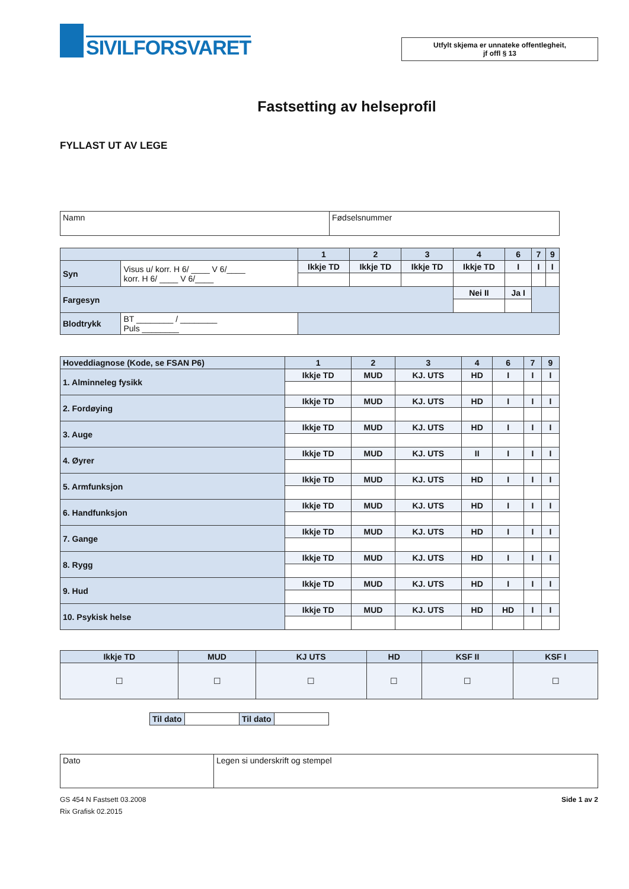SIVILFORSVARET
Utfylt skjema er unnateke offentlegheit,
jf offl § 13
Fastsetting av helseprofil
FYLLAST UT AV LEGE
| Namn | Fødselsnummer |
| | | 1 | 2 | 3 | 4 | 6 | 7 | 9 |
| Syn | Visus u/ korr. H 6/ ____ V 6/____ korr. H 6/ ____ V 6/____ | Ikkje TD | Ikkje TD | Ikkje TD | Ikkje TD | I | I | I |
| Fargesyn | | | | | Nei II | Ja I | | |
| Blodtrykk | BT ________ / ________ Puls ________ | | | | | | | |
| Hoveddiagnose (Kode, se FSAN P6) | 1 | 2 | 3 | 4 | 6 | 7 | 9 |
| 1. Alminneleg fysikk | Ikkje TD | MUD | KJ. UTS | HD | I | I | I |
| 2. Fordøying | Ikkje TD | MUD | KJ. UTS | HD | I | I | I |
| 3. Auge | Ikkje TD | MUD | KJ. UTS | HD | I | I | I |
| 4. Øyrer | Ikkje TD | MUD | KJ. UTS | II | I | I | I |
| 5. Armfunksjon | Ikkje TD | MUD | KJ. UTS | HD | I | I | I |
| 6. Handfunksjon | Ikkje TD | MUD | KJ. UTS | HD | I | I | I |
| 7. Gange | Ikkje TD | MUD | KJ. UTS | HD | I | I | I |
| 8. Rygg | Ikkje TD | MUD | KJ. UTS | HD | I | I | I |
| 9. Hud | Ikkje TD | MUD | KJ. UTS | HD | I | I | I |
| 10. Psykisk helse | Ikkje TD | MUD | KJ. UTS | HD | HD | I | I |
| Ikkje TD | MUD | KJ UTS | HD | KSF II | KSF I |
| ☐ | ☐ | ☐ | ☐ | ☐ | ☐ |
| Til dato | | Til dato | |
| Dato | Legen si underskrift og stempel |
GS 454 N Fastsett 03.2008 Side 1 av 2
Rix Grafisk 02.2015